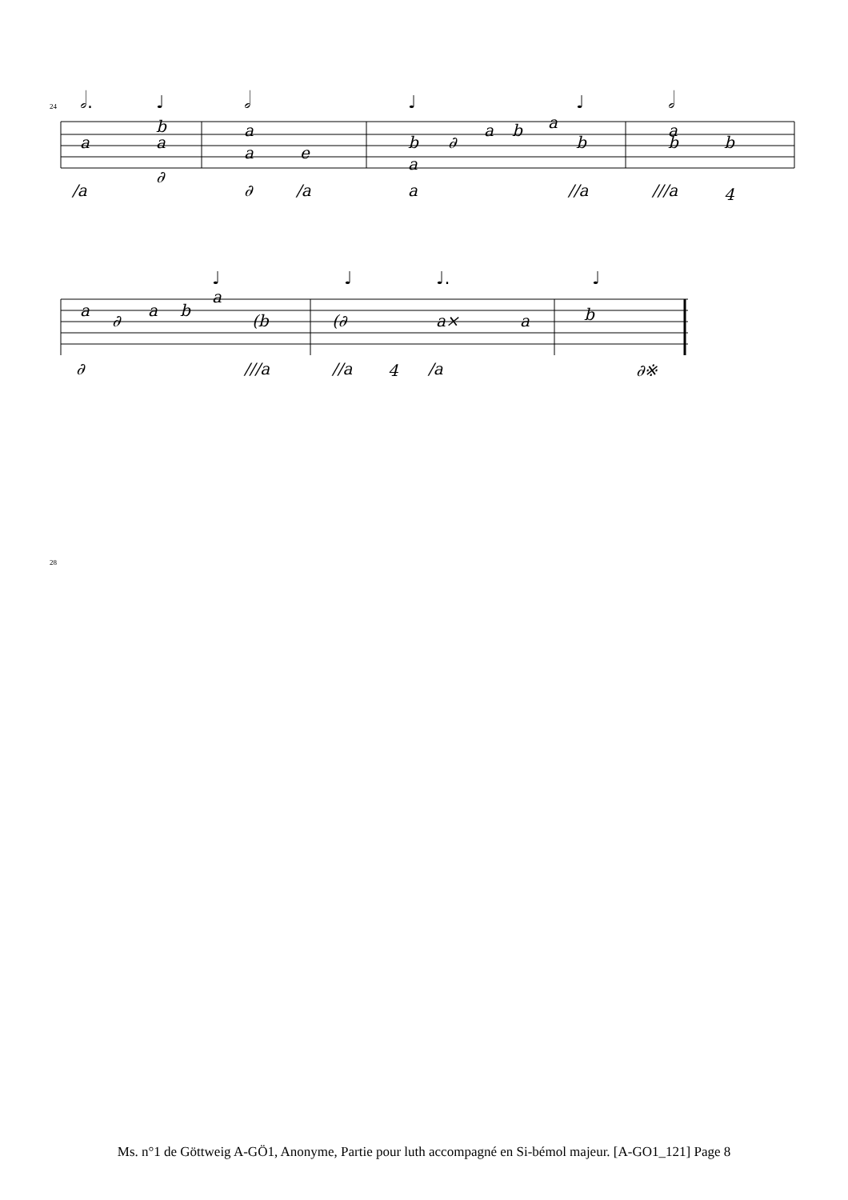a
b
a
∂
/a
a
a
e
∂
/a
b
∂
a
b
a
b
a
a
//a
a
b
b
///a
4
a
∂
a
b
a
(b
∂
///a
(∂
a×
a
//a
4
/a
b
∂※
𝅗𝅥.
♩
𝅗𝅥
♩
♩
𝅗𝅥
♩
♩
♩.
♩
24
28
Ms. n°1 de Göttweig A-GÖ1, Anonyme, Partie pour luth accompagné en Si-bémol majeur. [A-GO1_121] Page 8